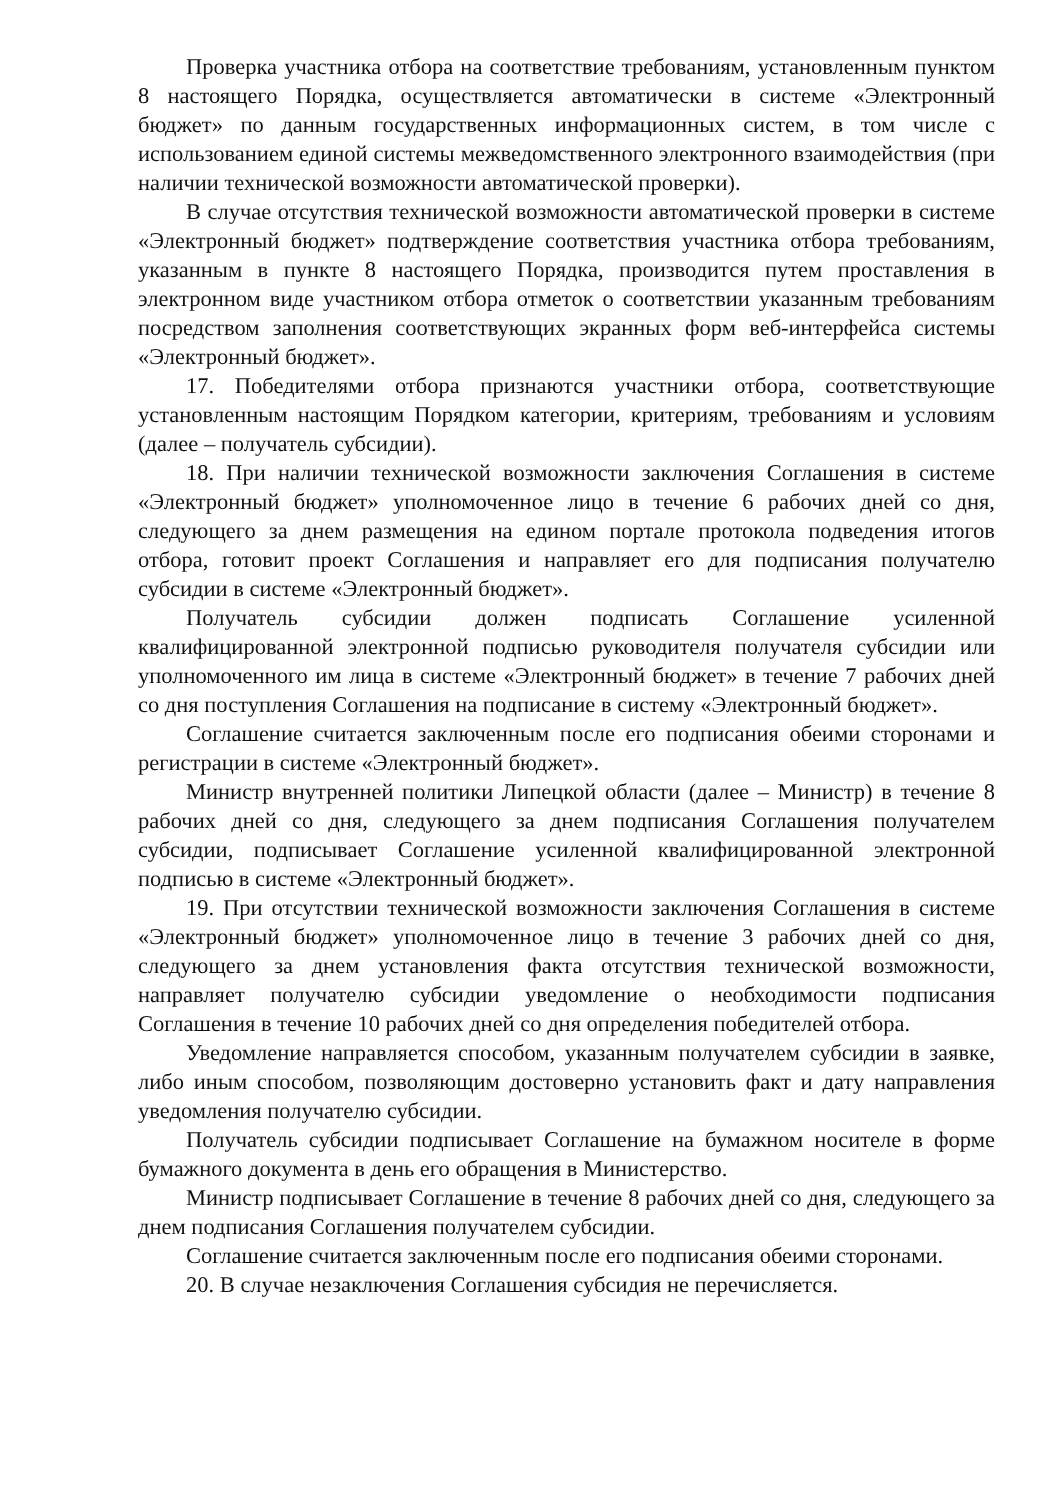Проверка участника отбора на соответствие требованиям, установленным пунктом 8 настоящего Порядка, осуществляется автоматически в системе «Электронный бюджет» по данным государственных информационных систем, в том числе с использованием единой системы межведомственного электронного взаимодействия (при наличии технической возможности автоматической проверки).
В случае отсутствия технической возможности автоматической проверки в системе «Электронный бюджет» подтверждение соответствия участника отбора требованиям, указанным в пункте 8 настоящего Порядка, производится путем проставления в электронном виде участником отбора отметок о соответствии указанным требованиям посредством заполнения соответствующих экранных форм веб-интерфейса системы «Электронный бюджет».
17. Победителями отбора признаются участники отбора, соответствующие установленным настоящим Порядком категории, критериям, требованиям и условиям (далее – получатель субсидии).
18. При наличии технической возможности заключения Соглашения в системе «Электронный бюджет» уполномоченное лицо в течение 6 рабочих дней со дня, следующего за днем размещения на едином портале протокола подведения итогов отбора, готовит проект Соглашения и направляет его для подписания получателю субсидии в системе «Электронный бюджет».
Получатель субсидии должен подписать Соглашение усиленной квалифицированной электронной подписью руководителя получателя субсидии или уполномоченного им лица в системе «Электронный бюджет» в течение 7 рабочих дней со дня поступления Соглашения на подписание в систему «Электронный бюджет».
Соглашение считается заключенным после его подписания обеими сторонами и регистрации в системе «Электронный бюджет».
Министр внутренней политики Липецкой области (далее – Министр) в течение 8 рабочих дней со дня, следующего за днем подписания Соглашения получателем субсидии, подписывает Соглашение усиленной квалифицированной электронной подписью в системе «Электронный бюджет».
19. При отсутствии технической возможности заключения Соглашения в системе «Электронный бюджет» уполномоченное лицо в течение 3 рабочих дней со дня, следующего за днем установления факта отсутствия технической возможности, направляет получателю субсидии уведомление о необходимости подписания Соглашения в течение 10 рабочих дней со дня определения победителей отбора.
Уведомление направляется способом, указанным получателем субсидии в заявке, либо иным способом, позволяющим достоверно установить факт и дату направления уведомления получателю субсидии.
Получатель субсидии подписывает Соглашение на бумажном носителе в форме бумажного документа в день его обращения в Министерство.
Министр подписывает Соглашение в течение 8 рабочих дней со дня, следующего за днем подписания Соглашения получателем субсидии.
Соглашение считается заключенным после его подписания обеими сторонами.
20. В случае незаключения Соглашения субсидия не перечисляется.